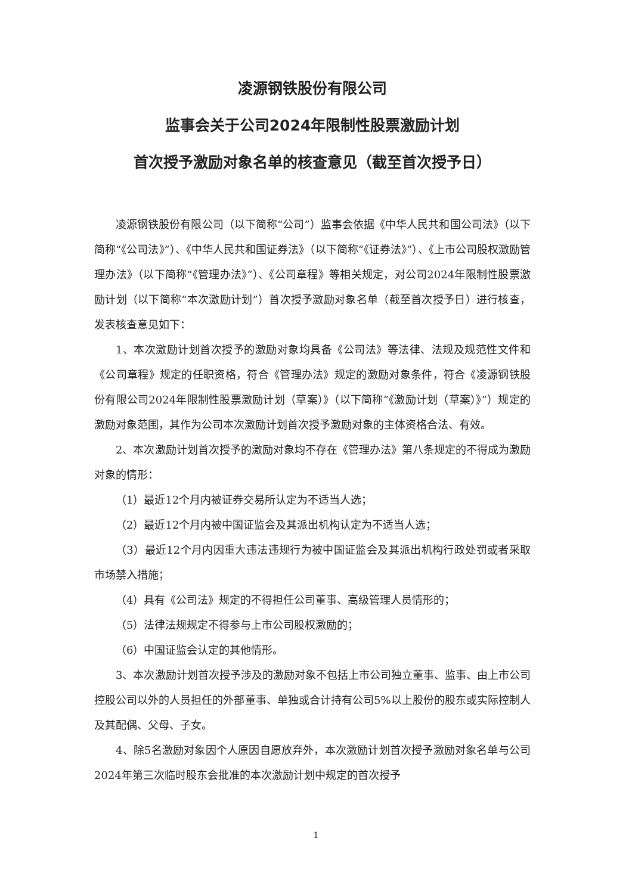凌源钢铁股份有限公司
监事会关于公司2024年限制性股票激励计划
首次授予激励对象名单的核查意见（截至首次授予日）
凌源钢铁股份有限公司（以下简称“公司”）监事会依据《中华人民共和国公司法》（以下简称“《公司法》”）、《中华人民共和国证券法》（以下简称“《证券法》”）、《上市公司股权激励管理办法》（以下简称“《管理办法》”）、《公司章程》等相关规定，对公司2024年限制性股票激励计划（以下简称“本次激励计划”）首次授予激励对象名单（截至首次授予日）进行核查，发表核查意见如下：
1、本次激励计划首次授予的激励对象均具备《公司法》等法律、法规及规范性文件和《公司章程》规定的任职资格，符合《管理办法》规定的激励对象条件，符合《凌源钢铁股份有限公司2024年限制性股票激励计划（草案）》（以下简称“《激励计划（草案）》”）规定的激励对象范围，其作为公司本次激励计划首次授予激励对象的主体资格合法、有效。
2、本次激励计划首次授予的激励对象均不存在《管理办法》第八条规定的不得成为激励对象的情形：
（1）最近12个月内被证券交易所认定为不适当人选；
（2）最近12个月内被中国证监会及其派出机构认定为不适当人选；
（3）最近12个月内因重大违法违规行为被中国证监会及其派出机构行政处罚或者采取市场禁入措施；
（4）具有《公司法》规定的不得担任公司董事、高级管理人员情形的；
（5）法律法规规定不得参与上市公司股权激励的；
（6）中国证监会认定的其他情形。
3、本次激励计划首次授予涉及的激励对象不包括上市公司独立董事、监事、由上市公司控股公司以外的人员担任的外部董事、单独或合计持有公司5%以上股份的股东或实际控制人及其配偶、父母、子女。
4、除5名激励对象因个人原因自愿放弃外，本次激励计划首次授予激励对象名单与公司2024年第三次临时股东会批准的本次激励计划中规定的首次授予
1